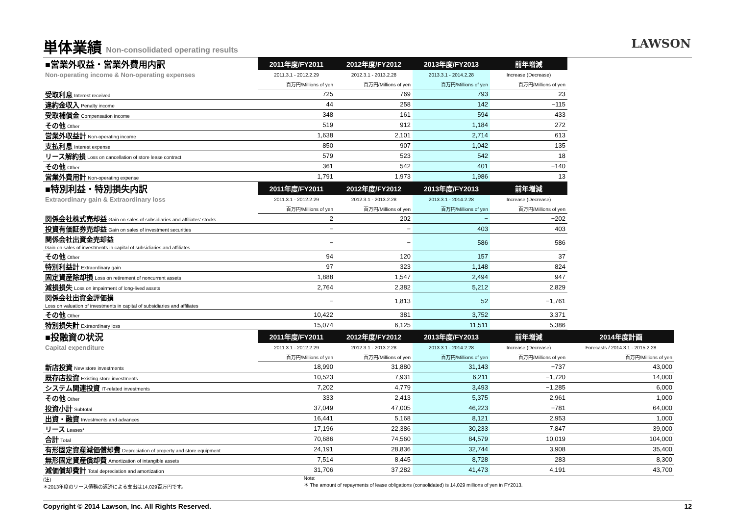単体業績 Non-consolidated operating results
LAWSON
| ■営業外収益・営業外費用内訳 | 2011年度/FY2011 | 2012年度/FY2012 | 2013年度/FY2013 | 前年増減 | |
| Non-operating income & Non-operating expenses | 2011.3.1 - 2012.2.29 | 2012.3.1 - 2013.2.28 | 2013.3.1 - 2014.2.28 | Increase (Decrease) | |
| | 百万円/Millions of yen | 百万円/Millions of yen | 百万円/Millions of yen | 百万円/Millions of yen | |
| 受取利息 Interest received | 725 | 769 | 793 | 23 | |
| 違約金収入 Penalty income | 44 | 258 | 142 | −115 | |
| 受取補償金 Compensation income | 348 | 161 | 594 | 433 | |
| その他 Other | 519 | 912 | 1,184 | 272 | |
| 営業外収益計 Non-operating income | 1,638 | 2,101 | 2,714 | 613 | |
| 支払利息 Interest expense | 850 | 907 | 1,042 | 135 | |
| リース解約損 Loss on cancellation of store lease contract | 579 | 523 | 542 | 18 | |
| その他 Other | 361 | 542 | 401 | −140 | |
| 営業外費用計 Non-operating expense | 1,791 | 1,973 | 1,986 | 13 | |
| ■特別利益・特別損失内訳 | 2011年度/FY2011 | 2012年度/FY2012 | 2013年度/FY2013 | 前年増減 | |
| Extraordinary gain & Extraordinary loss | 2011.3.1 - 2012.2.29 | 2012.3.1 - 2013.2.28 | 2013.3.1 - 2014.2.28 | Increase (Decrease) | |
| | 百万円/Millions of yen | 百万円/Millions of yen | 百万円/Millions of yen | 百万円/Millions of yen | |
| 関係会社株式売却益 Gain on sales of subsidiaries and affiliates' stocks | 2 | 202 | − | −202 | |
| 投資有価証券売却益 Gain on sales of investment securities | − | − | 403 | 403 | |
| 関係会社出資金売却益 Gain on sales of investments in capital of subsidiaries and affiliates | − | − | 586 | 586 | |
| その他 Other | 94 | 120 | 157 | 37 | |
| 特別利益計 Extraordinary gain | 97 | 323 | 1,148 | 824 | |
| 固定資産除却損 Loss on retirement of noncurrent assets | 1,888 | 1,547 | 2,494 | 947 | |
| 減損損失 Loss on impairment of long-lived assets | 2,764 | 2,382 | 5,212 | 2,829 | |
| 関係会社出資金評価損 Loss on valuation of investments in capital of subsidiaries and affiliates | − | 1,813 | 52 | −1,761 | |
| その他 Other | 10,422 | 381 | 3,752 | 3,371 | |
| 特別損失計 Extraordinary loss | 15,074 | 6,125 | 11,511 | 5,386 | |
| ■投融資の状況 | 2011年度/FY2011 | 2012年度/FY2012 | 2013年度/FY2013 | 前年増減 | 2014年度計画 |
| Capital expenditure | 2011.3.1 - 2012.2.29 | 2012.3.1 - 2013.2.28 | 2013.3.1 - 2014.2.28 | Increase (Decrease) | Forecasts / 2014.3.1 - 2015.2.28 |
| | 百万円/Millions of yen | 百万円/Millions of yen | 百万円/Millions of yen | 百万円/Millions of yen | 百万円/Millions of yen |
| 新店投資 New store investments | 18,990 | 31,880 | 31,143 | −737 | 43,000 |
| 既存店投資 Existing store investments | 10,523 | 7,931 | 6,211 | −1,720 | 14,000 |
| システム関連投資 IT-related investments | 7,202 | 4,779 | 3,493 | −1,285 | 6,000 |
| その他 Other | 333 | 2,413 | 5,375 | 2,961 | 1,000 |
| 投資小計 Subtotal | 37,049 | 47,005 | 46,223 | −781 | 64,000 |
| 出資・融資 Investments and advances | 16,441 | 5,168 | 8,121 | 2,953 | 1,000 |
| リース Leases* | 17,196 | 22,386 | 30,233 | 7,847 | 39,000 |
| 合計 Total | 70,686 | 74,560 | 84,579 | 10,019 | 104,000 |
| 有形固定資産減価償却費 Depreciation of property and store equipment | 24,191 | 28,836 | 32,744 | 3,908 | 35,400 |
| 無形固定資産償却費 Amortization of intangible assets | 7,514 | 8,445 | 8,728 | 283 | 8,300 |
| 減価償却費計 Total depreciation and amortization | 31,706 | 37,282 | 41,473 | 4,191 | 43,700 |
(注)
＊2013年度のリース債務の返済による支出は14,029百万円です。
Note:
＊ The amount of repayments of lease obligations (consolidated) is 14,029 millions of yen in FY2013.
Copyright © 2014 Lawson, Inc. All Rights Reserved. 12